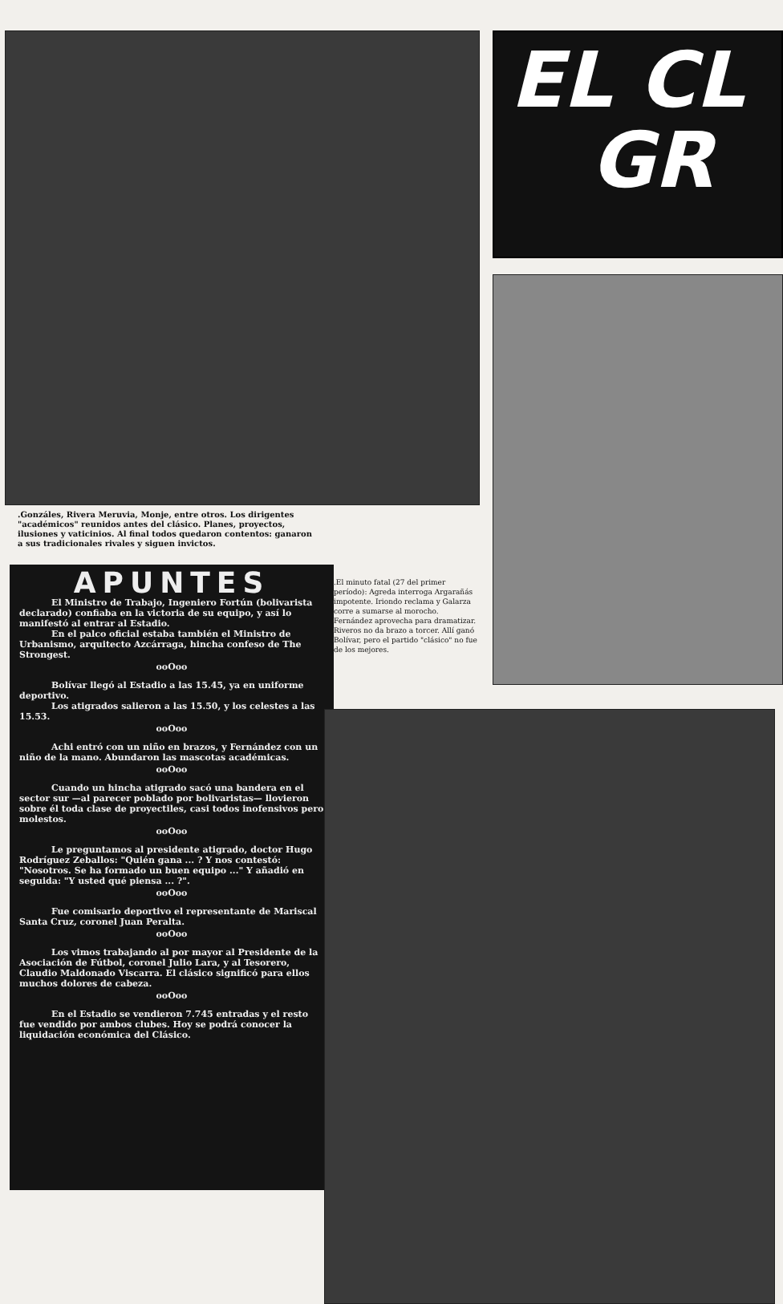.Gonzáles, Rivera Meruvia, Monje, entre otros. Los dirigentes "académicos" reunidos antes del clásico. Planes, proyectos, ilusiones y vaticinios. Al final todos quedaron contentos: ganaron a sus tradicionales rivales y siguen invictos.
APUNTES
El Ministro de Trabajo, Ingeniero Fortún (bolivarista declarado) confiaba en la victoria de su equipo, y así lo manifestó al entrar al Estadio.
En el palco oficial estaba también el Ministro de Urbanismo, arquitecto Azcárraga, hincha confeso de The Strongest.
ooOoo
Bolívar llegó al Estadio a las 15.45, ya en uniforme deportivo.
Los atigrados salieron a las 15.50, y los celestes a las 15.53.
ooOoo
Achi entró con un niño en brazos, y Fernández con un niño de la mano. Abundaron las mascotas académicas.
ooOoo
Cuando un hincha atigrado sacó una bandera en el sector sur —al parecer poblado por bolivaristas— llovieron sobre él toda clase de proyectiles, casi todos inofensivos pero molestos.
ooOoo
Le preguntamos al presidente atigrado, doctor Hugo Rodríguez Zeballos: "Quién gana ... ? Y nos contestó: "Nosotros. Se ha formado un buen equipo ..." Y añadió en seguida: "Y usted qué piensa ... ?".
ooOoo
Fue comisario deportivo el representante de Mariscal Santa Cruz, coronel Juan Peralta.
ooOoo
Los vimos trabajando al por mayor al Presidente de la Asociación de Fútbol, coronel Julio Lara, y al Tesorero, Claudio Maldonado Viscarra. El clásico significó para ellos muchos dolores de cabeza.
ooOoo
En el Estadio se vendieron 7.745 entradas y el resto fue vendido por ambos clubes. Hoy se podrá conocer la liquidación económica del Clásico.
.El minuto fatal (27 del primer período): Agreda interroga Argarañás impotente. Iriondo reclama y Galarza corre a sumarse al morocho. Fernández aprovecha para dramatizar. Riveros no da brazo a torcer. Allí ganó Bolívar, pero el partido "clásico" no fue de los mejores.
EL CL
GR